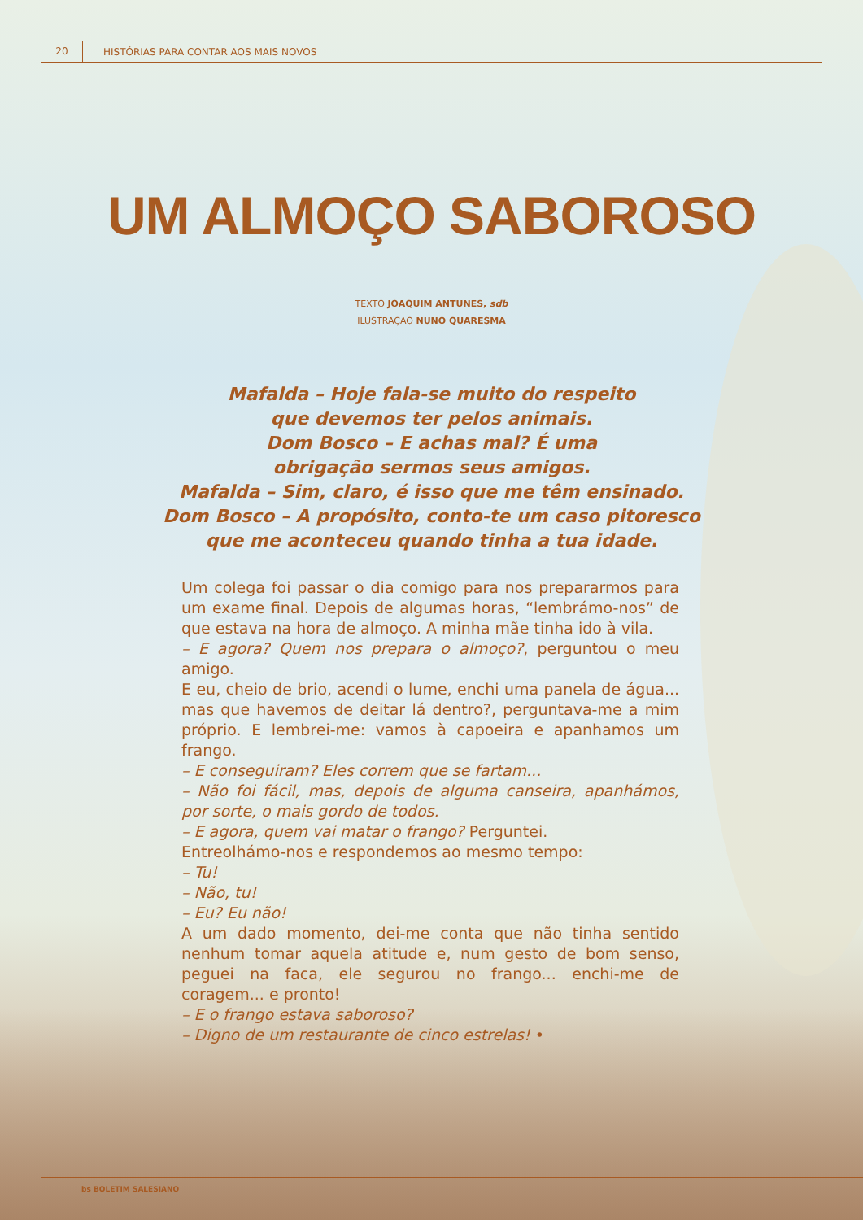20
HISTÓRIAS PARA CONTAR AOS MAIS NOVOS
UM ALMOÇO SABOROSO
TEXTO JOAQUIM ANTUNES, sdb
ILUSTRAÇÃO NUNO QUARESMA
Mafalda – Hoje fala-se muito do respeito
que devemos ter pelos animais.
Dom Bosco – E achas mal? É uma
obrigação sermos seus amigos.
Mafalda – Sim, claro, é isso que me têm ensinado.
Dom Bosco – A propósito, conto-te um caso pitoresco
que me aconteceu quando tinha a tua idade.
Um colega foi passar o dia comigo para nos prepararmos para um exame final. Depois de algumas horas, “lembrámo-nos” de que estava na hora de almoço. A minha mãe tinha ido à vila.
– E agora? Quem nos prepara o almoço?, perguntou o meu amigo.
E eu, cheio de brio, acendi o lume, enchi uma panela de água... mas que havemos de deitar lá dentro?, perguntava-me a mim próprio. E lembrei-me: vamos à capoeira e apanhamos um frango.
– E conseguiram? Eles correm que se fartam...
– Não foi fácil, mas, depois de alguma canseira, apanhámos, por sorte, o mais gordo de todos.
– E agora, quem vai matar o frango? Perguntei.
Entreolhámo-nos e respondemos ao mesmo tempo:
– Tu!
– Não, tu!
– Eu? Eu não!
A um dado momento, dei-me conta que não tinha sentido nenhum tomar aquela atitude e, num gesto de bom senso, peguei na faca, ele segurou no frango... enchi-me de coragem... e pronto!
– E o frango estava saboroso?
– Digno de um restaurante de cinco estrelas! •
bs BOLETIM SALESIANO